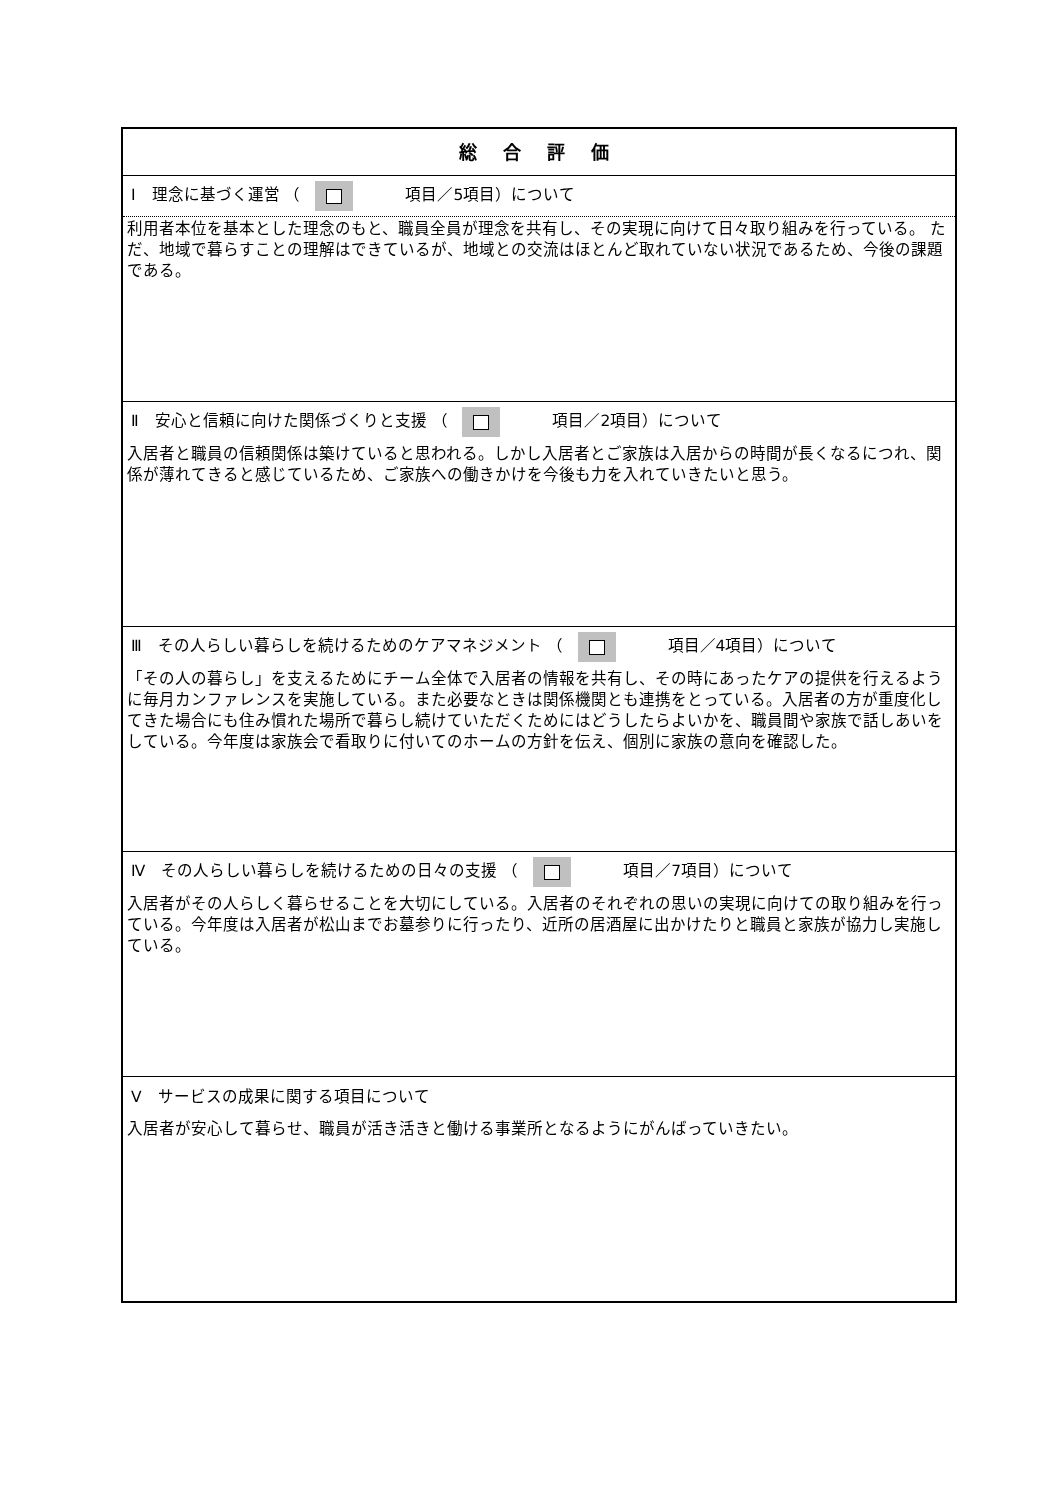| 総 合 評 価 |
| Ⅰ 理念に基づく運営 （ 項目／5項目）について |
| 利用者本位を基本とした理念のもと、職員全員が理念を共有し、その実現に向けて日々取り組みを行っている。 ただ、地域で暮らすことの理解はできているが、地域との交流はほとんど取れていない状況であるため、今後の課題である。 |
| Ⅱ 安心と信頼に向けた関係づくりと支援 （ 項目／2項目）について |
| 入居者と職員の信頼関係は築けていると思われる。しかし入居者とご家族は入居からの時間が長くなるにつれ、関係が薄れてきると感じているため、ご家族への働きかけを今後も力を入れていきたいと思う。 |
| Ⅲ その人らしい暮らしを続けるためのケアマネジメント （ 項目／4項目）について |
| 「その人の暮らし」を支えるためにチーム全体で入居者の情報を共有し、その時にあったケアの提供を行えるように毎月カンファレンスを実施している。また必要なときは関係機関とも連携をとっている。入居者の方が重度化してきた場合にも住み慣れた場所で暮らし続けていただくためにはどうしたらよいかを、職員間や家族で話しあいをしている。今年度は家族会で看取りに付いてのホームの方針を伝え、個別に家族の意向を確認した。 |
| Ⅳ その人らしい暮らしを続けるための日々の支援 （ 項目／7項目）について |
| 入居者がその人らしく暮らせることを大切にしている。入居者のそれぞれの思いの実現に向けての取り組みを行っている。今年度は入居者が松山までお墓参りに行ったり、近所の居酒屋に出かけたりと職員と家族が協力し実施している。 |
| Ⅴ サービスの成果に関する項目について |
| 入居者が安心して暮らせ、職員が活き活きと働ける事業所となるようにがんばっていきたい。 |